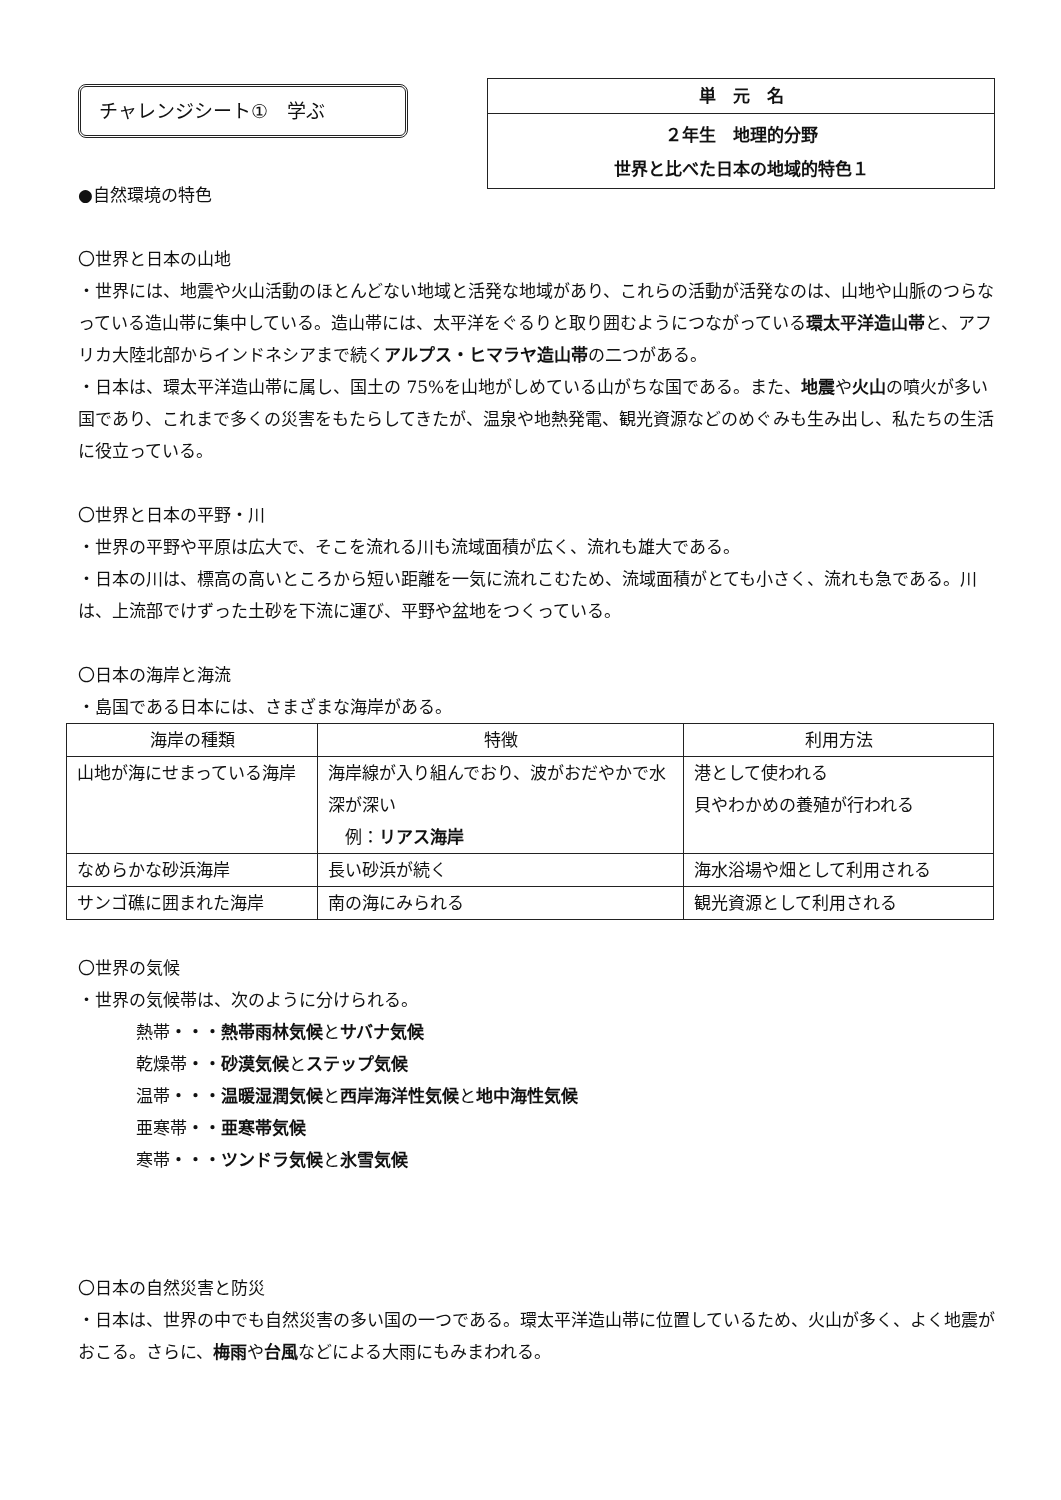チャレンジシート①　学ぶ
単　元　名
２年生　地理的分野
世界と比べた日本の地域的特色１
●自然環境の特色
〇世界と日本の山地
・世界には、地震や火山活動のほとんどない地域と活発な地域があり、これらの活動が活発なのは、山地や山脈のつらなっている造山帯に集中している。造山帯には、太平洋をぐるりと取り囲むようにつながっている環太平洋造山帯と、アフリカ大陸北部からインドネシアまで続くアルプス・ヒマラヤ造山帯の二つがある。
・日本は、環太平洋造山帯に属し、国土の 75%を山地がしめている山がちな国である。また、地震や火山の噴火が多い国であり、これまで多くの災害をもたらしてきたが、温泉や地熱発電、観光資源などのめぐみも生み出し、私たちの生活に役立っている。
〇世界と日本の平野・川
・世界の平野や平原は広大で、そこを流れる川も流域面積が広く、流れも雄大である。
・日本の川は、標高の高いところから短い距離を一気に流れこむため、流域面積がとても小さく、流れも急である。川は、上流部でけずった土砂を下流に運び、平野や盆地をつくっている。
〇日本の海岸と海流
・島国である日本には、さまざまな海岸がある。
| 海岸の種類 | 特徴 | 利用方法 |
| --- | --- | --- |
| 山地が海にせまっている海岸 | 海岸線が入り組んでおり、波がおだやかで水深が深い 例： リアス海岸 | 港として使われる 貝やわかめの養殖が行われる |
| なめらかな砂浜海岸 | 長い砂浜が続く | 海水浴場や畑として利用される |
| サンゴ礁に囲まれた海岸 | 南の海にみられる | 観光資源として利用される |
〇世界の気候
・世界の気候帯は、次のように分けられる。
熱帯・・・熱帯雨林気候とサバナ気候
乾燥帯・・砂漠気候とステップ気候
温帯・・・温暖湿潤気候と西岸海洋性気候と地中海性気候
亜寒帯・・亜寒帯気候
寒帯・・・ツンドラ気候と氷雪気候
〇日本の自然災害と防災
・日本は、世界の中でも自然災害の多い国の一つである。環太平洋造山帯に位置しているため、火山が多く、よく地震がおこる。さらに、梅雨や台風などによる大雨にもみまわれる。